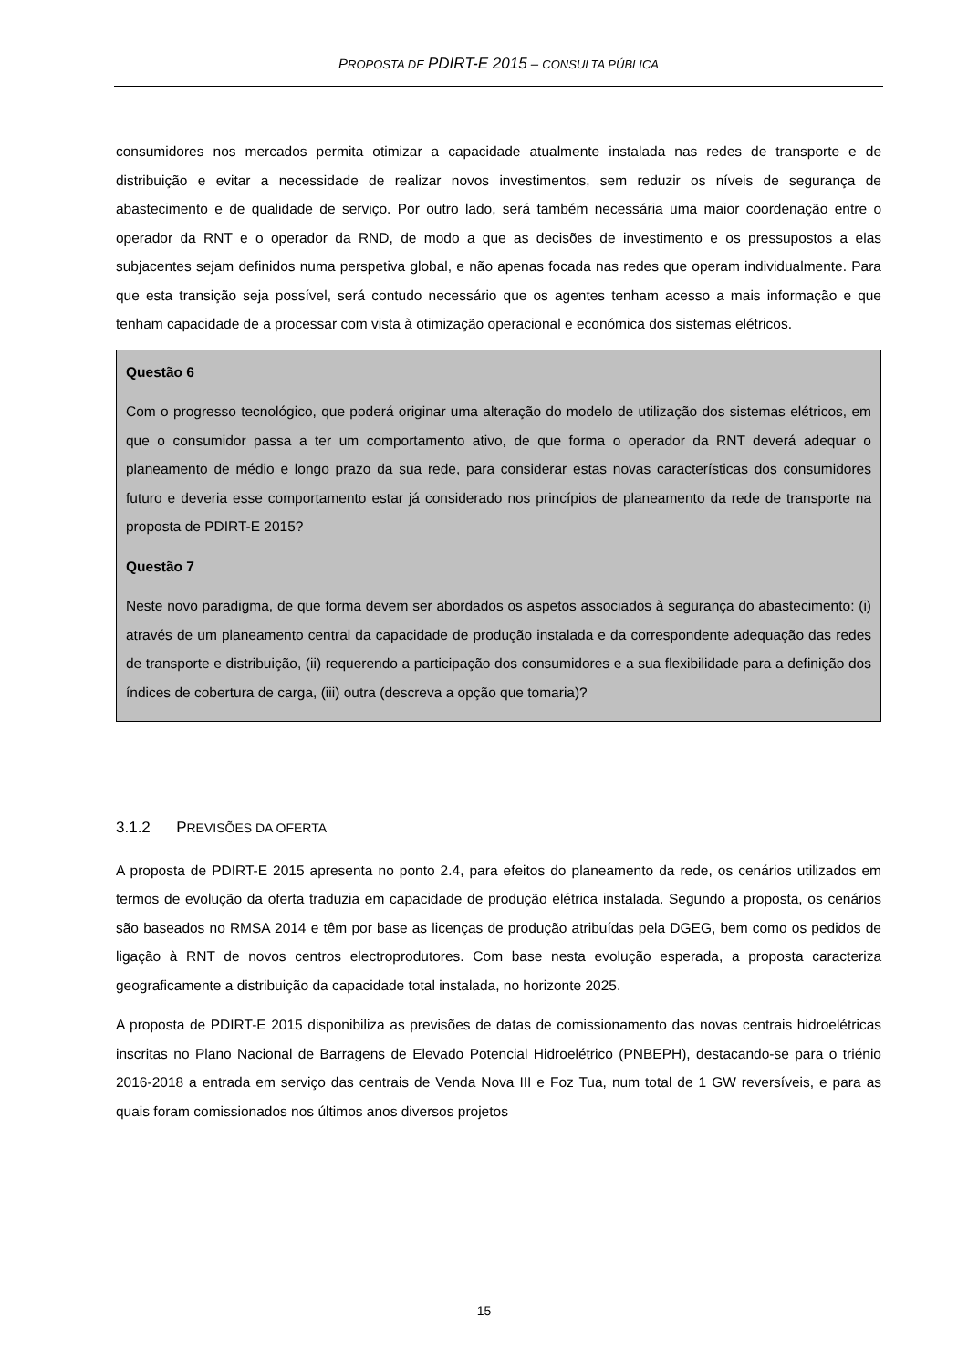PROPOSTA DE PDIRT-E 2015 – CONSULTA PÚBLICA
consumidores nos mercados permita otimizar a capacidade atualmente instalada nas redes de transporte e de distribuição e evitar a necessidade de realizar novos investimentos, sem reduzir os níveis de segurança de abastecimento e de qualidade de serviço. Por outro lado, será também necessária uma maior coordenação entre o operador da RNT e o operador da RND, de modo a que as decisões de investimento e os pressupostos a elas subjacentes sejam definidos numa perspetiva global, e não apenas focada nas redes que operam individualmente. Para que esta transição seja possível, será contudo necessário que os agentes tenham acesso a mais informação e que tenham capacidade de a processar com vista à otimização operacional e económica dos sistemas elétricos.
Questão 6
Com o progresso tecnológico, que poderá originar uma alteração do modelo de utilização dos sistemas elétricos, em que o consumidor passa a ter um comportamento ativo, de que forma o operador da RNT deverá adequar o planeamento de médio e longo prazo da sua rede, para considerar estas novas características dos consumidores futuro e deveria esse comportamento estar já considerado nos princípios de planeamento da rede de transporte na proposta de PDIRT-E 2015?
Questão 7
Neste novo paradigma, de que forma devem ser abordados os aspetos associados à segurança do abastecimento: (i) através de um planeamento central da capacidade de produção instalada e da correspondente adequação das redes de transporte e distribuição, (ii) requerendo a participação dos consumidores e a sua flexibilidade para a definição dos índices de cobertura de carga, (iii) outra (descreva a opção que tomaria)?
3.1.2 PREVISÕES DA OFERTA
A proposta de PDIRT-E 2015 apresenta no ponto 2.4, para efeitos do planeamento da rede, os cenários utilizados em termos de evolução da oferta traduzia em capacidade de produção elétrica instalada. Segundo a proposta, os cenários são baseados no RMSA 2014 e têm por base as licenças de produção atribuídas pela DGEG, bem como os pedidos de ligação à RNT de novos centros electroprodutores. Com base nesta evolução esperada, a proposta caracteriza geograficamente a distribuição da capacidade total instalada, no horizonte 2025.
A proposta de PDIRT-E 2015 disponibiliza as previsões de datas de comissionamento das novas centrais hidroelétricas inscritas no Plano Nacional de Barragens de Elevado Potencial Hidroelétrico (PNBEPH), destacando-se para o triénio 2016-2018 a entrada em serviço das centrais de Venda Nova III e Foz Tua, num total de 1 GW reversíveis, e para as quais foram comissionados nos últimos anos diversos projetos
15